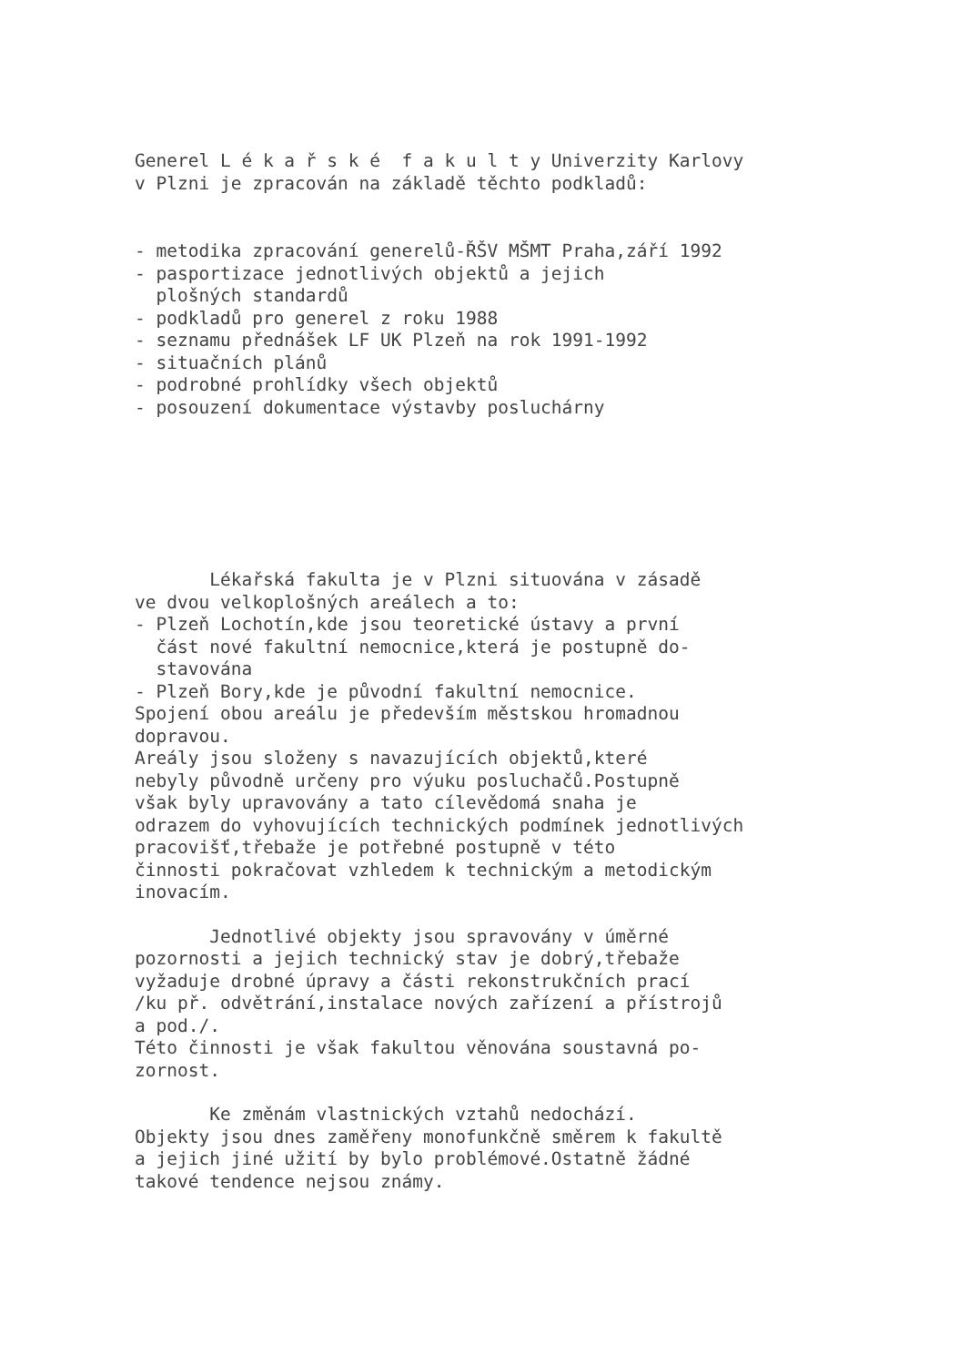Generel L é k a ř s k é f a k u l t y Univerzity Karlovy v Plzni je zpracován na základě těchto podkladů:
- metodika zpracování generelů-ŘŠV MŠMT Praha,září 1992 - pasportizace jednotlivých objektů a jejich plošných standardů - podkladů pro generel z roku 1988 - seznamu přednášek LF UK Plzeň na rok 1991-1992 - situačních plánů - podrobné prohlídky všech objektů - posouzení dokumentace výstavby posluchárny
Lékařská fakulta je v Plzni situována v zásadě ve dvou velkoplošných areálech a to: - Plzeň Lochotín,kde jsou teoretické ústavy a první část nové fakultní nemocnice,která je postupně do- stavována - Plzeň Bory,kde je původní fakultní nemocnice. Spojení obou areálu je především městskou hromadnou dopravou. Areály jsou složeny s navazujících objektů,které nebyly původně určeny pro výuku posluchačů.Postupně však byly upravovány a tato cílevědomá snaha je odrazem do vyhovujících technických podmínek jednotlivých pracovišť,třebaže je potřebné postupně v této činnosti pokračovat vzhledem k technickým a metodickým inovacím.
Jednotlivé objekty jsou spravovány v úměrné pozornosti a jejich technický stav je dobrý,třebaže vyžaduje drobné úpravy a části rekonstrukčních prací /ku př. odvětrání,instalace nových zařízení a přístrojů a pod./. Této činnosti je však fakultou věnována soustavná po- zornost.
Ke změnám vlastnických vztahů nedochází. Objekty jsou dnes zaměřeny monofunkčně směrem k fakultě a jejich jiné užití by bylo problémové.Ostatně žádné takové tendence nejsou známy.